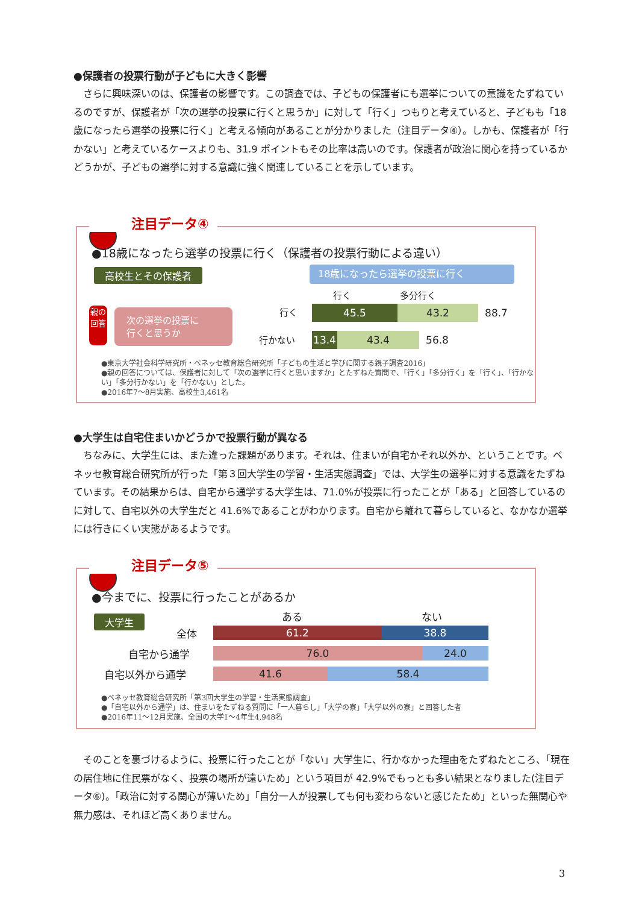●保護者の投票行動が子どもに大きく影響
さらに興味深いのは、保護者の影響です。この調査では、子どもの保護者にも選挙についての意識をたずねているのですが、保護者が「次の選挙の投票に行くと思うか」に対して「行く」つもりと考えていると、子どもも「18 歳になったら選挙の投票に行く」と考える傾向があることが分かりました（注目データ④）。しかも、保護者が「行かない」と考えているケースよりも、31.9 ポイントもその比率は高いのです。保護者が政治に関心を持っているかどうかが、子どもの選挙に対する意識に強く関連していることを示しています。
注目データ④
●18歳になったら選挙の投票に行く（保護者の投票行動による違い）
高校生とその保護者 18歳になったら選挙の投票に行く
行く 多分行く
親の回答
次の選挙の投票に
行くと思うか
行く
45.5 43.2 88.7
行かない
13.4 43.4 56.8
●東京大学社会科学研究所・ベネッセ教育総合研究所「子どもの生活と学びに関する親子調査2016」
●親の回答については、保護者に対して「次の選挙に行くと思いますか」とたずねた質問で、「行く」「多分行く」を「行く」、「行かない」「多分行かない」を「行かない」とした。
●2016年7～8月実施、高校生3,461名
●大学生は自宅住まいかどうかで投票行動が異なる
ちなみに、大学生には、また違った課題があります。それは、住まいが自宅かそれ以外か、ということです。ベネッセ教育総合研究所が行った「第３回大学生の学習・生活実態調査」では、大学生の選挙に対する意識をたずねています。その結果からは、自宅から通学する大学生は、71.0%が投票に行ったことが「ある」と回答しているのに対して、自宅以外の大学生だと 41.6%であることがわかります。自宅から離れて暮らしていると、なかなか選挙には行きにくい実態があるようです。
注目データ⑤
●今までに、投票に行ったことがあるか
大学生 ある ない
全体
61.2 38.8
自宅から通学
76.0 24.0
自宅以外から通学
41.6 58.4
●ベネッセ教育総合研究所「第3回大学生の学習・生活実態調査」
●「自宅以外から通学」は、住まいをたずねる質問に「一人暮らし」「大学の寮」「大学以外の寮」と回答した者
●2016年11～12月実施、全国の大学1～4年生4,948名
そのことを裏づけるように、投票に行ったことが「ない」大学生に、行かなかった理由をたずねたところ、「現在の居住地に住民票がなく、投票の場所が遠いため」という項目が 42.9%でもっとも多い結果となりました(注目データ⑥)。「政治に対する関心が薄いため」「自分一人が投票しても何も変わらないと感じたため」といった無関心や無力感は、それほど高くありません。
3